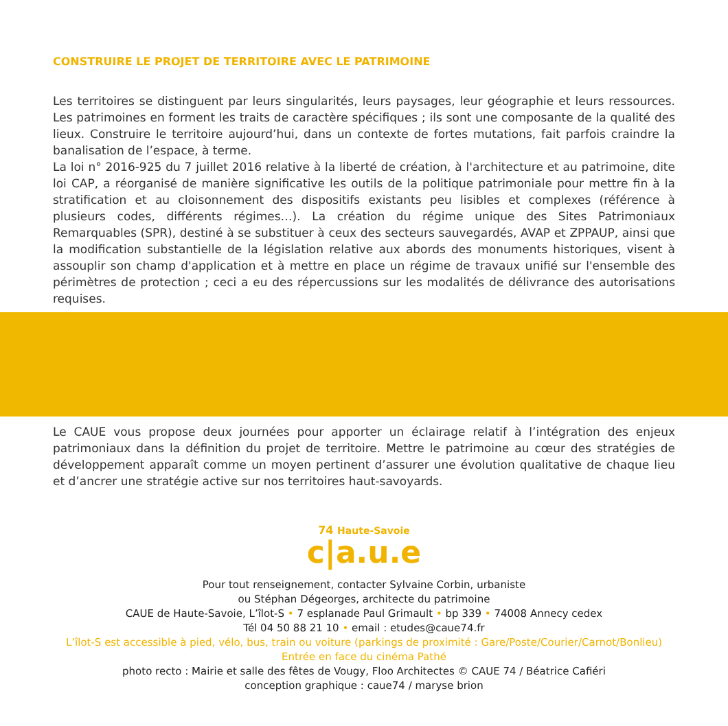CONSTRUIRE LE PROJET DE TERRITOIRE AVEC LE PATRIMOINE
Les territoires se distinguent par leurs singularités, leurs paysages, leur géographie et leurs ressources. Les patrimoines en forment les traits de caractère spécifiques ; ils sont une composante de la qualité des lieux. Construire le territoire aujourd’hui, dans un contexte de fortes mutations, fait parfois craindre la banalisation de l’espace, à terme.
La loi n° 2016-925 du 7 juillet 2016 relative à la liberté de création, à l'architecture et au patrimoine, dite loi CAP, a réorganisé de manière significative les outils de la politique patrimoniale pour mettre fin à la stratification et au cloisonnement des dispositifs existants peu lisibles et complexes (référence à plusieurs codes, différents régimes…). La création du régime unique des Sites Patrimoniaux Remarquables (SPR), destiné à se substituer à ceux des secteurs sauvegardés, AVAP et ZPPAUP, ainsi que la modification substantielle de la législation relative aux abords des monuments historiques, visent à assouplir son champ d'application et à mettre en place un régime de travaux unifié sur l'ensemble des périmètres de protection ; ceci a eu des répercussions sur les modalités de délivrance des autorisations requises.
Le CAUE vous propose deux journées pour apporter un éclairage relatif à l’intégration des enjeux patrimoniaux dans la définition du projet de territoire. Mettre le patrimoine au cœur des stratégies de développement apparaît comme un moyen pertinent d’assurer une évolution qualitative de chaque lieu et d’ancrer une stratégie active sur nos territoires haut-savoyards.
74 Haute-Savoie
c|a.u.e
Pour tout renseignement, contacter Sylvaine Corbin, urbaniste
ou Stéphan Dégeorges, architecte du patrimoine
CAUE de Haute-Savoie, L’îlot-S • 7 esplanade Paul Grimault • bp 339 • 74008 Annecy cedex
Tél 04 50 88 21 10 • email : etudes@caue74.fr
L’îlot-S est accessible à pied, vélo, bus, train ou voiture (parkings de proximité : Gare/Poste/Courier/Carnot/Bonlieu)
Entrée en face du cinéma Pathé
photo recto : Mairie et salle des fêtes de Vougy, Floo Architectes © CAUE 74 / Béatrice Cafiéri
conception graphique : caue74 / maryse brion